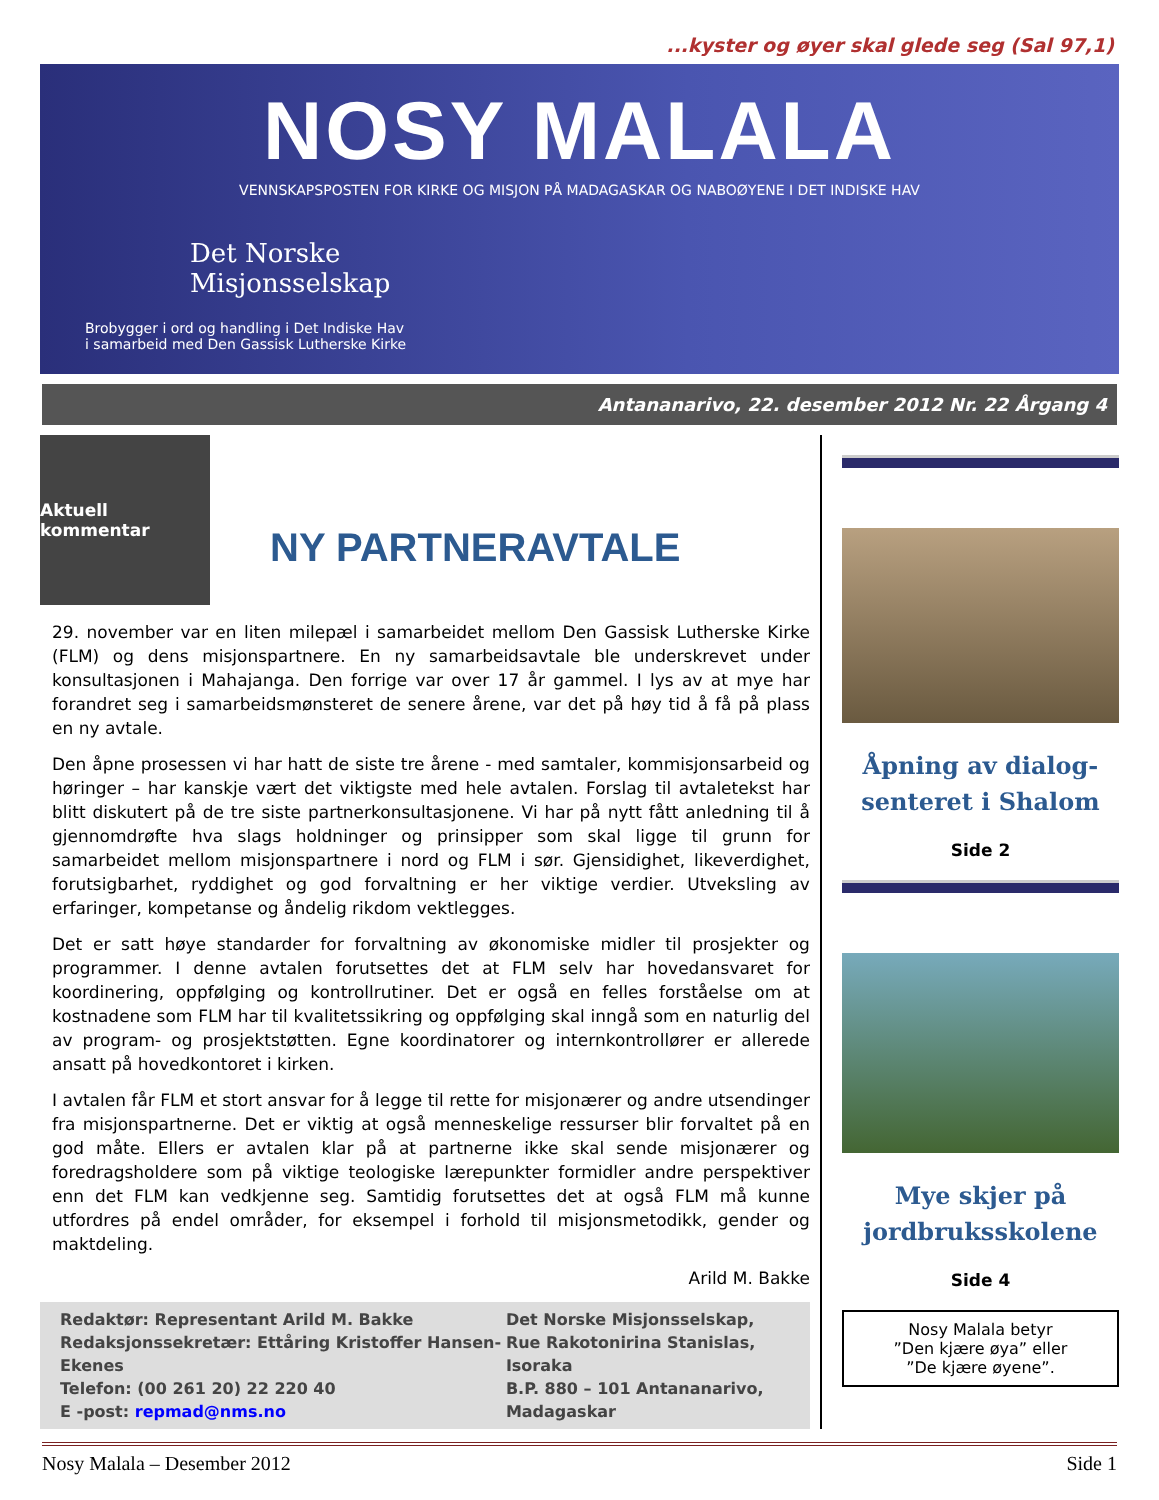...kyster og øyer skal glede seg (Sal 97,1)
NOSY MALALA
VENNSKAPSPOSTEN FOR KIRKE OG MISJON PÅ MADAGASKAR OG NABOØYENE I DET INDISKE HAV
Det Norske
Misjonsselskap
Brobygger i ord og handling i Det Indiske Hav
i samarbeid med Den Gassisk Lutherske Kirke
Antananarivo, 22. desember 2012 Nr. 22 Årgang 4
Aktuell kommentar
NY PARTNERAVTALE
29. november var en liten milepæl i samarbeidet mellom Den Gassisk Lutherske Kirke (FLM) og dens misjonspartnere. En ny samarbeidsavtale ble underskrevet under konsultasjonen i Mahajanga. Den forrige var over 17 år gammel. I lys av at mye har forandret seg i samarbeidsmønsteret de senere årene, var det på høy tid å få på plass en ny avtale.
Den åpne prosessen vi har hatt de siste tre årene - med samtaler, kommisjonsarbeid og høringer – har kanskje vært det viktigste med hele avtalen. Forslag til avtaletekst har blitt diskutert på de tre siste partnerkonsultasjonene. Vi har på nytt fått anledning til å gjennomdrøfte hva slags holdninger og prinsipper som skal ligge til grunn for samarbeidet mellom misjonspartnere i nord og FLM i sør. Gjensidighet, likeverdighet, forutsigbarhet, ryddighet og god forvaltning er her viktige verdier. Utveksling av erfaringer, kompetanse og åndelig rikdom vektlegges.
Det er satt høye standarder for forvaltning av økonomiske midler til prosjekter og programmer. I denne avtalen forutsettes det at FLM selv har hovedansvaret for koordinering, oppfølging og kontrollrutiner. Det er også en felles forståelse om at kostnadene som FLM har til kvalitetssikring og oppfølging skal inngå som en naturlig del av program- og prosjektstøtten. Egne koordinatorer og internkontrollører er allerede ansatt på hovedkontoret i kirken.
I avtalen får FLM et stort ansvar for å legge til rette for misjonærer og andre utsendinger fra misjonspartnerne. Det er viktig at også menneskelige ressurser blir forvaltet på en god måte. Ellers er avtalen klar på at partnerne ikke skal sende misjonærer og foredragsholdere som på viktige teologiske lærepunkter formidler andre perspektiver enn det FLM kan vedkjenne seg. Samtidig forutsettes det at også FLM må kunne utfordres på endel områder, for eksempel i forhold til misjonsmetodikk, gender og maktdeling.
Arild M. Bakke
Redaktør: Representant Arild M. Bakke
Redaksjonssekretær: Ettåring Kristoffer Hansen-Ekenes
Telefon: (00 261 20) 22 220 40
E -post: repmad@nms.no
Det Norske Misjonsselskap,
Rue Rakotonirina Stanislas, Isoraka
B.P. 880 – 101 Antananarivo,
Madagaskar
Åpning av dialog-
senteret i Shalom
Side 2
Mye skjer på
jordbruksskolene
Side 4
Nosy Malala betyr
”Den kjære øya” eller
”De kjære øyene”.
Nosy Malala – Desember 2012 Side 1